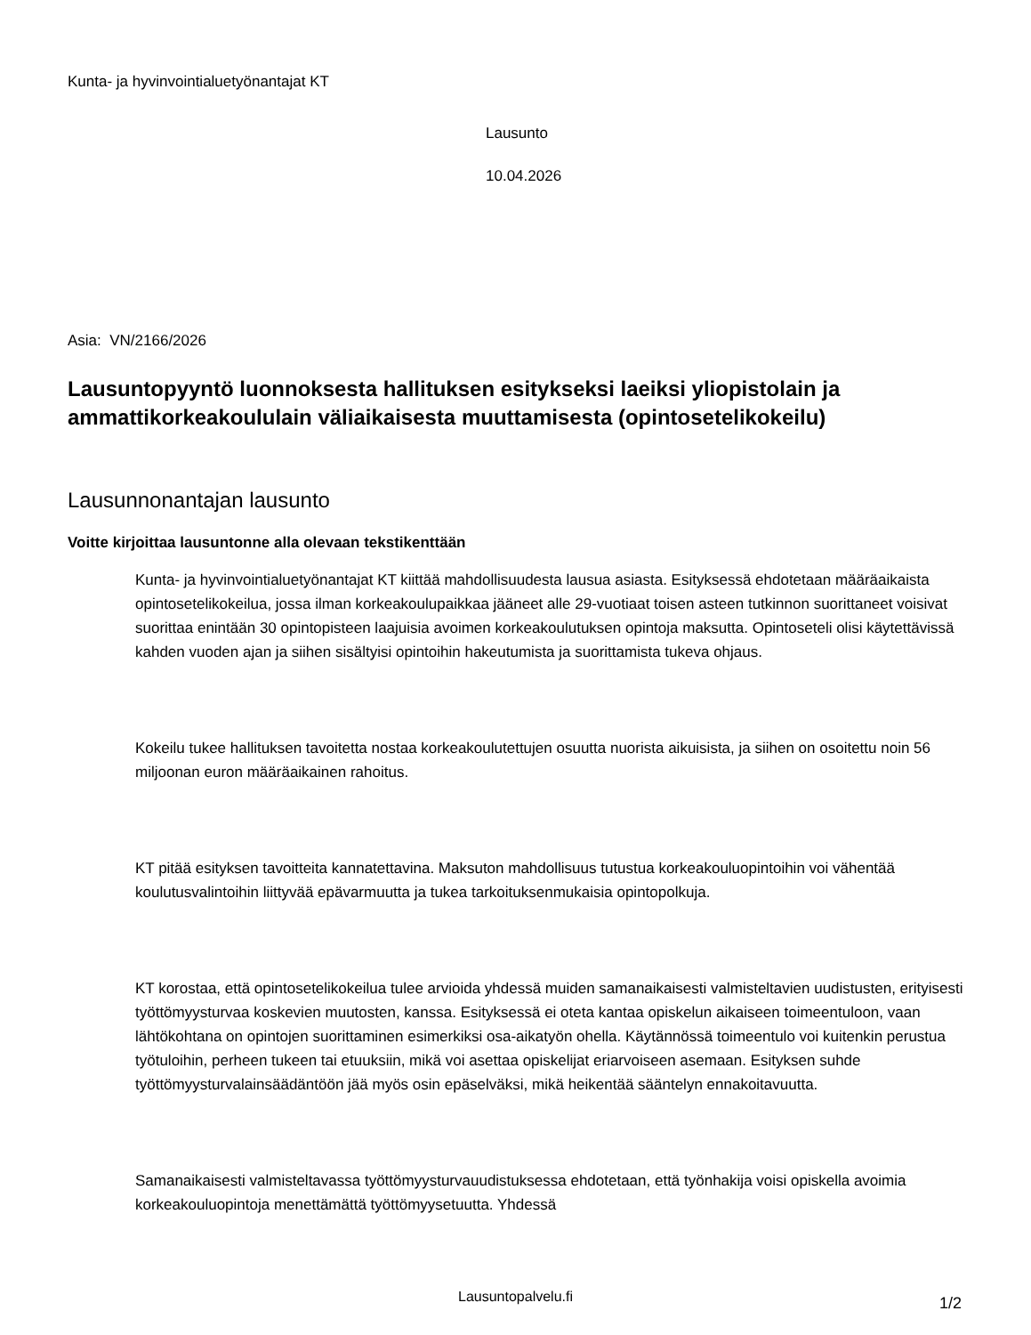Kunta- ja hyvinvointialuetyönantajat KT
Lausunto
10.04.2026
Asia: VN/2166/2026
Lausuntopyyntö luonnoksesta hallituksen esitykseksi laeiksi yliopistolain ja ammattikorkeakoululain väliaikaisesta muuttamisesta (opintosetelikokeilu)
Lausunnonantajan lausunto
Voitte kirjoittaa lausuntonne alla olevaan tekstikenttään
Kunta- ja hyvinvointialuetyönantajat KT kiittää mahdollisuudesta lausua asiasta. Esityksessä ehdotetaan määräaikaista opintosetelikokeilua, jossa ilman korkeakoulupaikkaa jääneet alle 29-vuotiaat toisen asteen tutkinnon suorittaneet voisivat suorittaa enintään 30 opintopisteen laajuisia avoimen korkeakoulutuksen opintoja maksutta. Opintoseteli olisi käytettävissä kahden vuoden ajan ja siihen sisältyisi opintoihin hakeutumista ja suorittamista tukeva ohjaus.
Kokeilu tukee hallituksen tavoitetta nostaa korkeakoulutettujen osuutta nuorista aikuisista, ja siihen on osoitettu noin 56 miljoonan euron määräaikainen rahoitus.
KT pitää esityksen tavoitteita kannatettavina. Maksuton mahdollisuus tutustua korkeakouluopintoihin voi vähentää koulutusvalintoihin liittyvää epävarmuutta ja tukea tarkoituksenmukaisia opintopolkuja.
KT korostaa, että opintosetelikokeilua tulee arvioida yhdessä muiden samanaikaisesti valmisteltavien uudistusten, erityisesti työttömyysturvaa koskevien muutosten, kanssa. Esityksessä ei oteta kantaa opiskelun aikaiseen toimeentuloon, vaan lähtökohtana on opintojen suorittaminen esimerkiksi osa-aikatyön ohella. Käytännössä toimeentulo voi kuitenkin perustua työtuloihin, perheen tukeen tai etuuksiin, mikä voi asettaa opiskelijat eriarvoiseen asemaan. Esityksen suhde työttömyysturvalainsäädäntöön jää myös osin epäselväksi, mikä heikentää sääntelyn ennakoitavuutta.
Samanaikaisesti valmisteltavassa työttömyysturvauudistuksessa ehdotetaan, että työnhakija voisi opiskella avoimia korkeakouluopintoja menettämättä työttömyysetuutta. Yhdessä
Lausuntopalvelu.fi
1/2